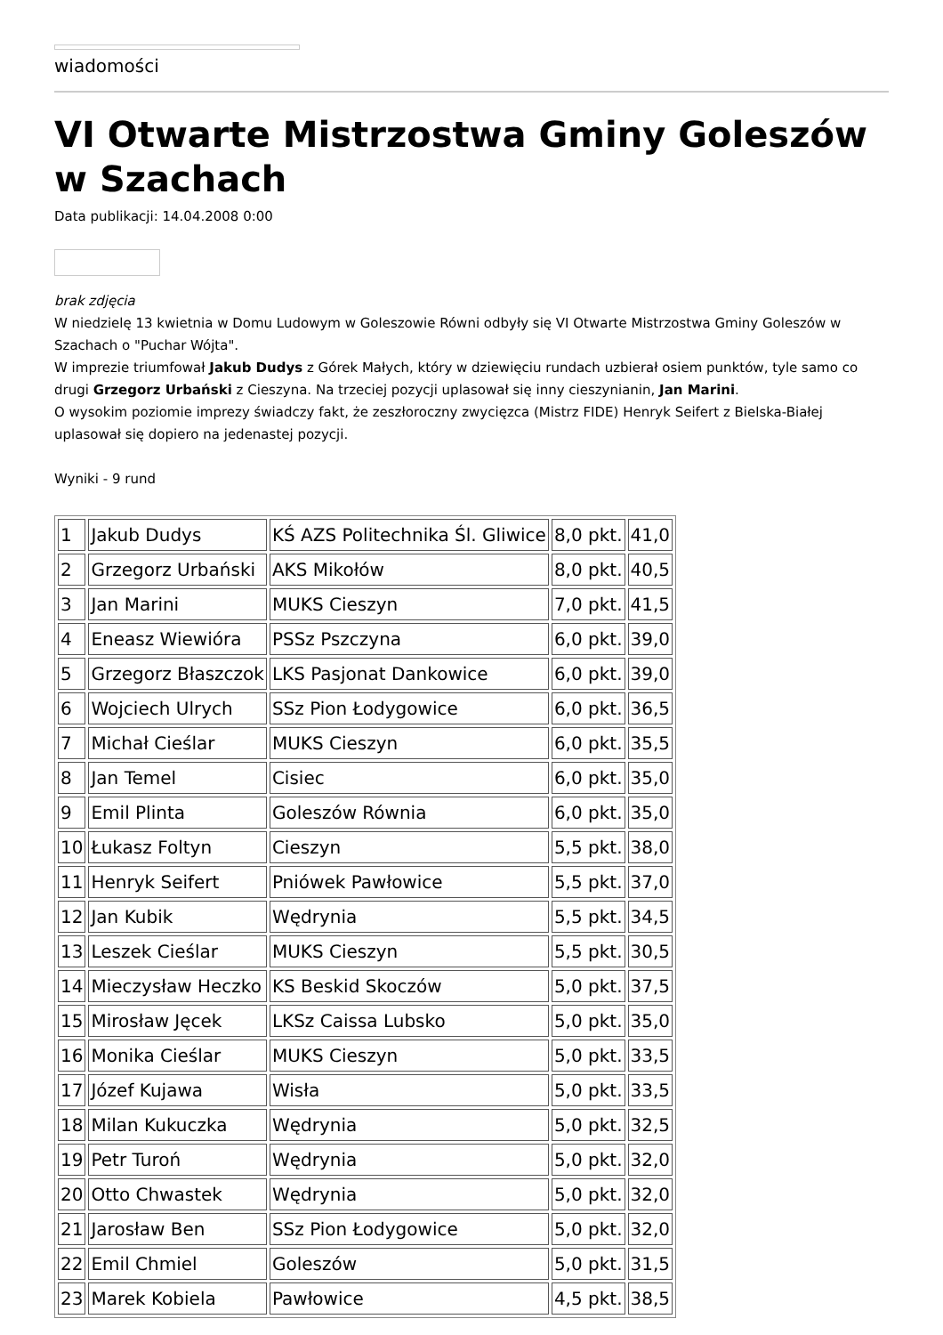wiadomości
VI Otwarte Mistrzostwa Gminy Goleszów w Szachach
Data publikacji: 14.04.2008 0:00
brak zdjęcia
W niedzielę 13 kwietnia w Domu Ludowym w Goleszowie Równi odbyły się VI Otwarte Mistrzostwa Gminy Goleszów w Szachach o "Puchar Wójta".
W imprezie triumfował Jakub Dudys z Górek Małych, który w dziewięciu rundach uzbierał osiem punktów, tyle samo co drugi Grzegorz Urbański z Cieszyna. Na trzeciej pozycji uplasował się inny cieszynianin, Jan Marini.
O wysokim poziomie imprezy świadczy fakt, że zeszłoroczny zwycięzca (Mistrz FIDE) Henryk Seifert z Bielska-Białej uplasował się dopiero na jedenastej pozycji.
Wyniki - 9 rund
| 1 | Jakub Dudys | KŚ AZS Politechnika Śl. Gliwice | 8,0 pkt. | 41,0 |
| 2 | Grzegorz Urbański | AKS Mikołów | 8,0 pkt. | 40,5 |
| 3 | Jan Marini | MUKS Cieszyn | 7,0 pkt. | 41,5 |
| 4 | Eneasz Wiewióra | PSSz Pszczyna | 6,0 pkt. | 39,0 |
| 5 | Grzegorz Błaszczok | LKS Pasjonat Dankowice | 6,0 pkt. | 39,0 |
| 6 | Wojciech Ulrych | SSz Pion Łodygowice | 6,0 pkt. | 36,5 |
| 7 | Michał Cieślar | MUKS Cieszyn | 6,0 pkt. | 35,5 |
| 8 | Jan Temel | Cisiec | 6,0 pkt. | 35,0 |
| 9 | Emil Plinta | Goleszów Równia | 6,0 pkt. | 35,0 |
| 10 | Łukasz Foltyn | Cieszyn | 5,5 pkt. | 38,0 |
| 11 | Henryk Seifert | Pniówek Pawłowice | 5,5 pkt. | 37,0 |
| 12 | Jan Kubik | Wędrynia | 5,5 pkt. | 34,5 |
| 13 | Leszek Cieślar | MUKS Cieszyn | 5,5 pkt. | 30,5 |
| 14 | Mieczysław Heczko | KS Beskid Skoczów | 5,0 pkt. | 37,5 |
| 15 | Mirosław Jęcek | LKSz Caissa Lubsko | 5,0 pkt. | 35,0 |
| 16 | Monika Cieślar | MUKS Cieszyn | 5,0 pkt. | 33,5 |
| 17 | Józef Kujawa | Wisła | 5,0 pkt. | 33,5 |
| 18 | Milan Kukuczka | Wędrynia | 5,0 pkt. | 32,5 |
| 19 | Petr Turoń | Wędrynia | 5,0 pkt. | 32,0 |
| 20 | Otto Chwastek | Wędrynia | 5,0 pkt. | 32,0 |
| 21 | Jarosław Ben | SSz Pion Łodygowice | 5,0 pkt. | 32,0 |
| 22 | Emil Chmiel | Goleszów | 5,0 pkt. | 31,5 |
| 23 | Marek Kobiela | Pawłowice | 4,5 pkt. | 38,5 |